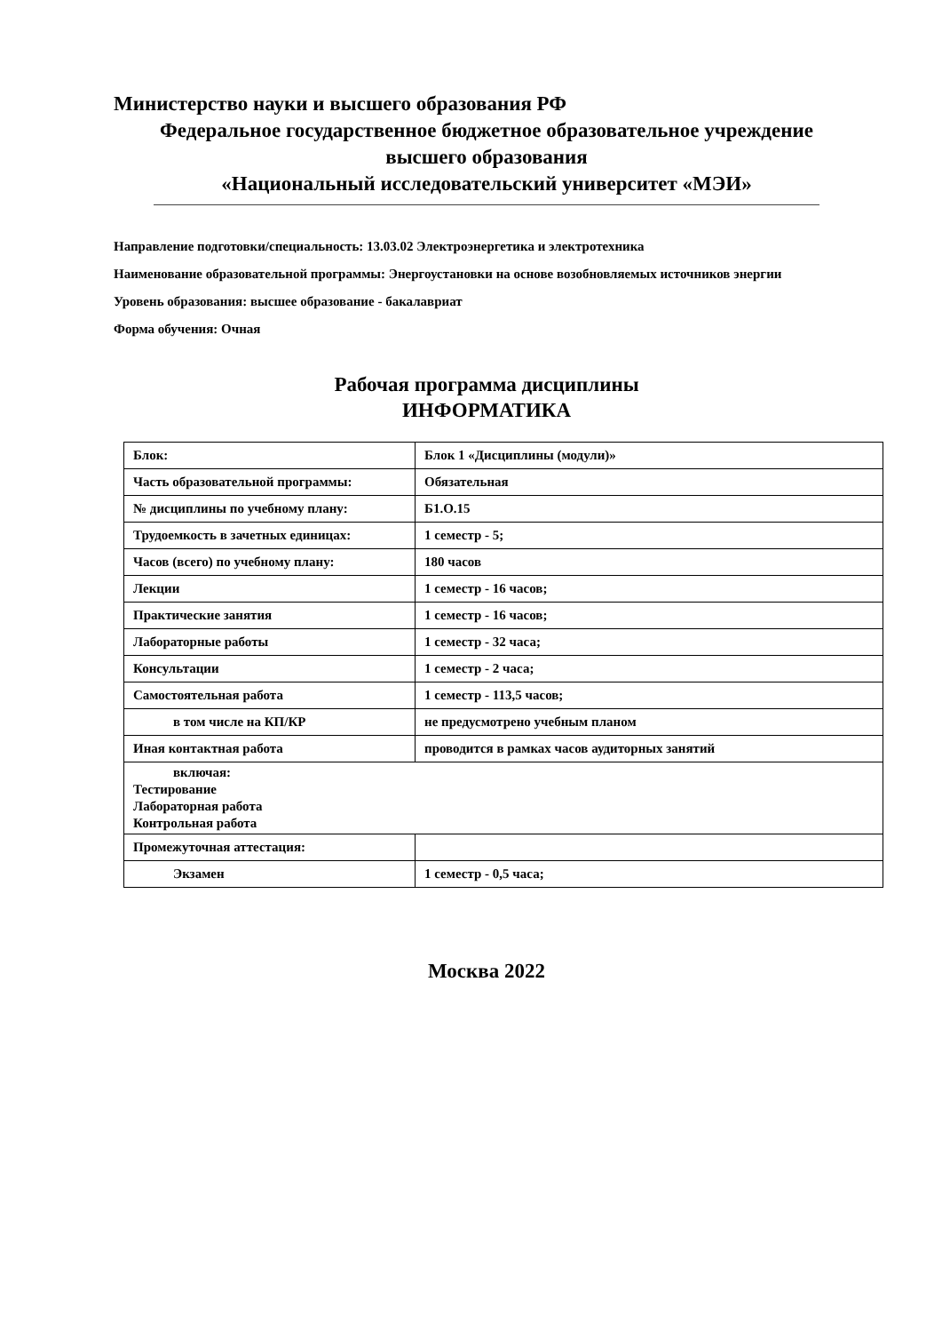Министерство науки и высшего образования РФ
Федеральное государственное бюджетное образовательное учреждение
высшего образования
«Национальный исследовательский университет «МЭИ»
Направление подготовки/специальность: 13.03.02 Электроэнергетика и электротехника
Наименование образовательной программы: Энергоустановки на основе возобновляемых источников энергии
Уровень образования: высшее образование - бакалавриат
Форма обучения: Очная
Рабочая программа дисциплины
ИНФОРМАТИКА
| Блок: | Блок 1 «Дисциплины (модули)» |
| Часть образовательной программы: | Обязательная |
| № дисциплины по учебному плану: | Б1.О.15 |
| Трудоемкость в зачетных единицах: | 1 семестр - 5; |
| Часов (всего) по учебному плану: | 180 часов |
| Лекции | 1 семестр - 16 часов; |
| Практические занятия | 1 семестр - 16 часов; |
| Лабораторные работы | 1 семестр - 32 часа; |
| Консультации | 1 семестр - 2 часа; |
| Самостоятельная работа | 1 семестр - 113,5 часов; |
| в том числе на КП/КР | не предусмотрено учебным планом |
| Иная контактная работа | проводится в рамках часов аудиторных занятий |
| включая: Тестирование Лабораторная работа Контрольная работа | |
| Промежуточная аттестация: | |
| Экзамен | 1 семестр - 0,5 часа; |
Москва 2022